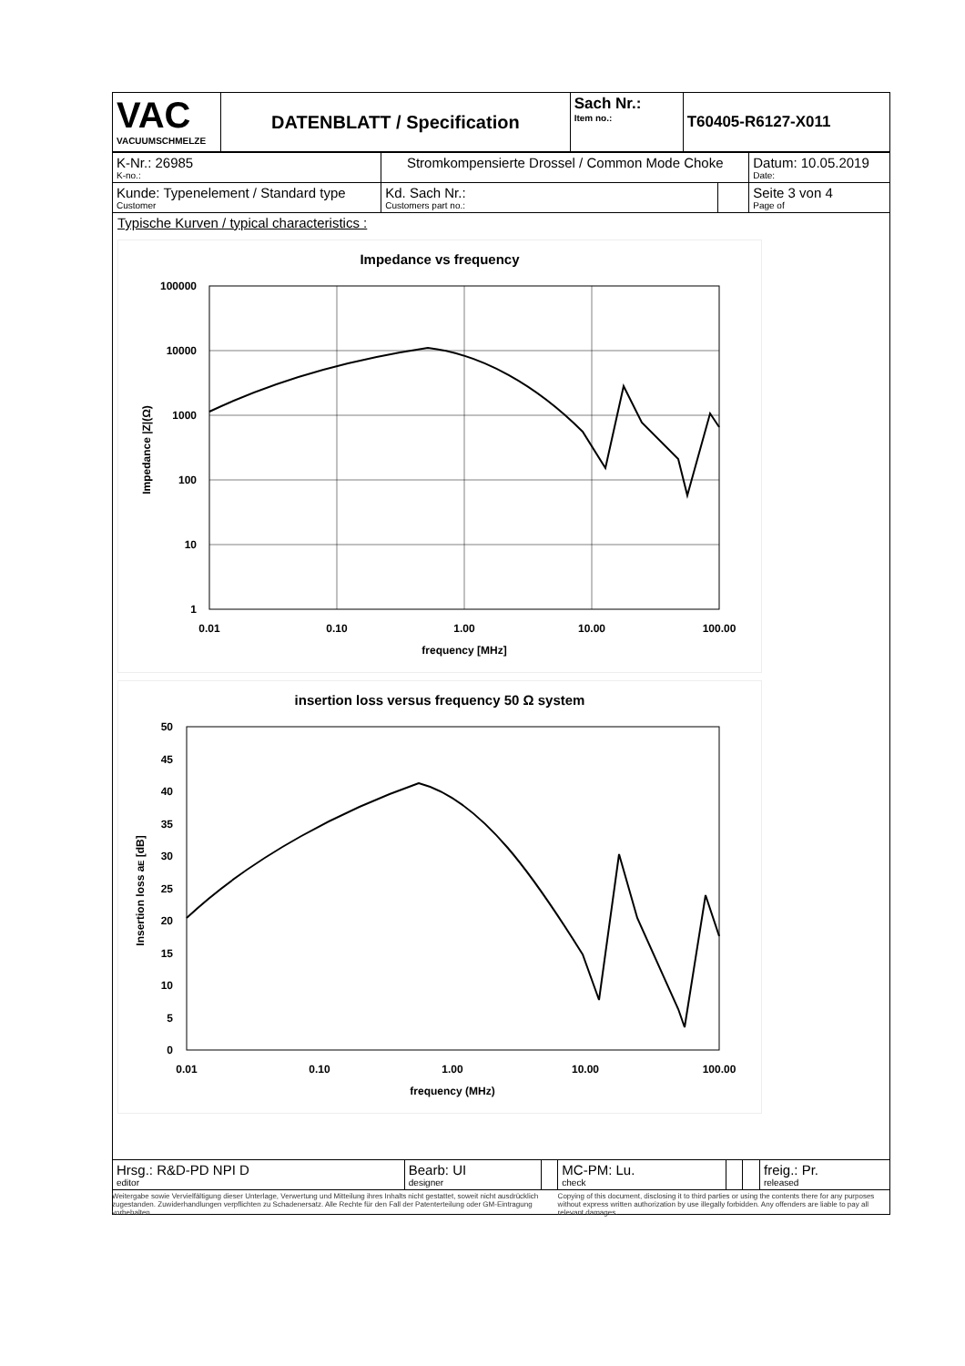| VAC VACUUMSCHMELZE | DATENBLATT / Specification | Sach Nr.: Item no.: | T60405-R6127-X011 |
| K-Nr.: 26985 K-no.: | Stromkompensierte Drossel / Common Mode Choke | | Datum: 10.05.2019 Date: |
| Kunde: Typenelement / Standard type Customer | Kd. Sach Nr.: Customers part no.: | | Seite 3 von 4 Page of |
Typische Kurven / typical characteristics :
Impedance vs frequency
100000
10000
1000
100
10
1
0.01
0.10
1.00
10.00
100.00
frequency [MHz]
Impedance |Z|(Ω)
insertion loss versus frequency 50 Ω system
50
45
40
35
30
25
20
15
10
5
0
0.01
0.10
1.00
10.00
100.00
frequency (MHz)
Insertion loss aE [dB]
| Hrsg.: R&D-PD NPI D editor | Bearb: UI designer | | MC-PM: Lu. check | | | freig.: Pr. released |
Weitergabe sowie Vervielfältigung dieser Unterlage, Verwertung und Mitteilung ihres Inhalts nicht gestattet, soweit nicht ausdrücklich zugestanden. Zuwiderhandlungen verpflichten zu Schadenersatz. Alle Rechte für den Fall der Patenterteilung oder GM-Eintragung vorbehalten
Copying of this document, disclosing it to third parties or using the contents there for any purposes without express written authorization by use illegally forbidden. Any offenders are liable to pay all relevant damages.